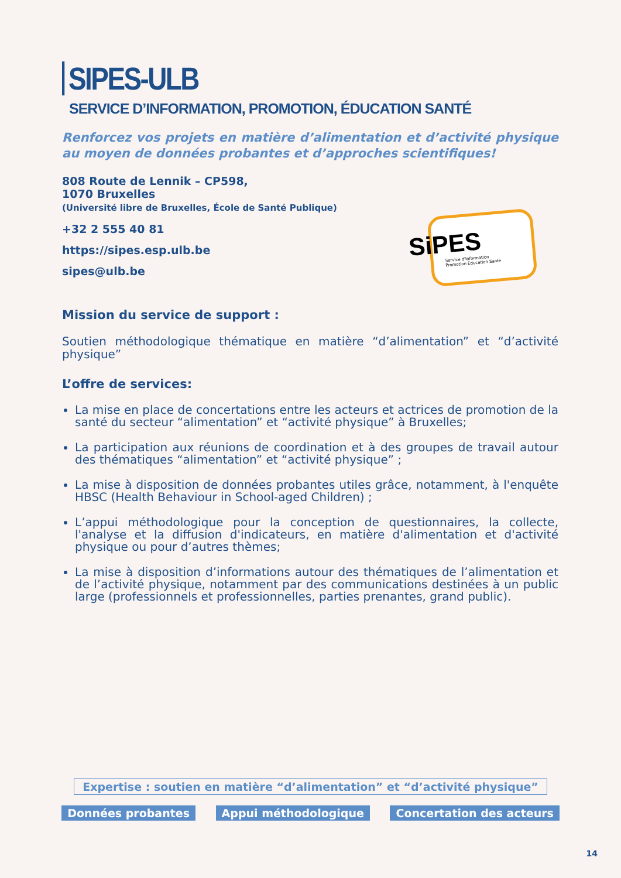SIPES-ULB
SERVICE D’INFORMATION, PROMOTION, ÉDUCATION SANTÉ
Renforcez vos projets en matière d’alimentation et d’activité physique au moyen de données probantes et d’approches scientifiques!
808 Route de Lennik – CP598,
1070 Bruxelles
(Université libre de Bruxelles, École de Santé Publique)
+32 2 555 40 81
https://sipes.esp.ulb.be
sipes@ulb.be
SiPES
Service d'Information
Promotion Education Santé
Mission du service de support :
Soutien méthodologique thématique en matière “d’alimentation” et “d’activité physique”
L’offre de services:
La mise en place de concertations entre les acteurs et actrices de promotion de la santé du secteur “alimentation” et “activité physique” à Bruxelles;
La participation aux réunions de coordination et à des groupes de travail autour des thématiques “alimentation” et “activité physique” ;
La mise à disposition de données probantes utiles grâce, notamment, à l'enquête HBSC (Health Behaviour in School-aged Children) ;
L’appui méthodologique pour la conception de questionnaires, la collecte, l'analyse et la diffusion d'indicateurs, en matière d'alimentation et d'activité physique ou pour d’autres thèmes;
La mise à disposition d’informations autour des thématiques de l’alimentation et de l’activité physique, notamment par des communications destinées à un public large (professionnels et professionnelles, parties prenantes, grand public).
Expertise : soutien en matière “d’alimentation” et “d’activité physique”
Données probantes Appui méthodologique Concertation des acteurs
14